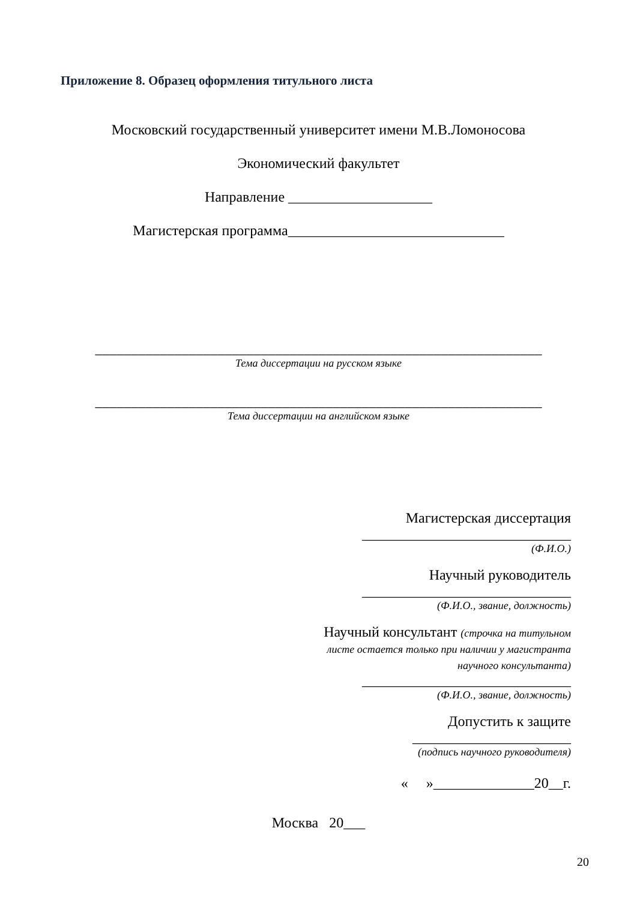Приложение 8. Образец оформления титульного листа
Московский государственный университет имени М.В.Ломоносова
Экономический факультет
Направление ____________________
Магистерская программа______________________________
______________________________________________________________
Тема диссертации на русском языке
______________________________________________________________
Тема диссертации на английском языке
Магистерская диссертация
_____________________________
(Ф.И.О.)
Научный руководитель
_____________________________
(Ф.И.О., звание, должность)
Научный консультант (строчка на титульном листе остается только при наличии у магистранта научного консультанта)
_____________________________
(Ф.И.О., звание, должность)
Допустить к защите
______________________
(подпись научного руководителя)
« »______________20__г.
Москва 20___
20